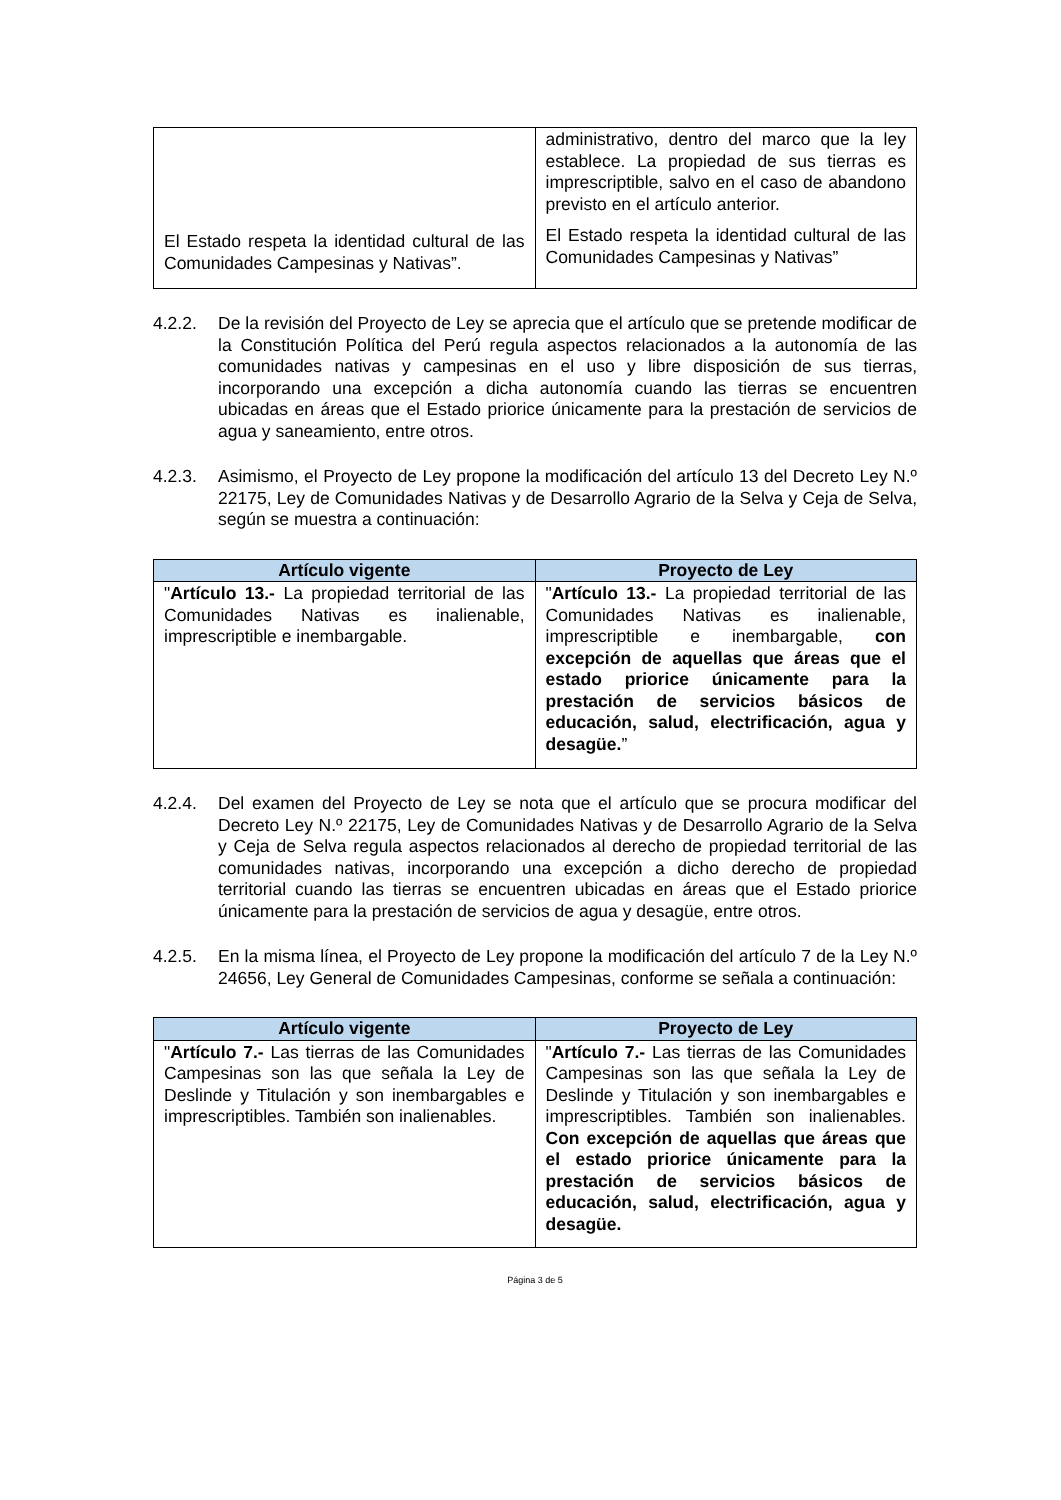| El Estado respeta la identidad cultural de las Comunidades Campesinas y Nativas”. | administrativo, dentro del marco que la ley establece. La propiedad de sus tierras es imprescriptible, salvo en el caso de abandono previsto en el artículo anterior. El Estado respeta la identidad cultural de las Comunidades Campesinas y Nativas” |
4.2.2. De la revisión del Proyecto de Ley se aprecia que el artículo que se pretende modificar de la Constitución Política del Perú regula aspectos relacionados a la autonomía de las comunidades nativas y campesinas en el uso y libre disposición de sus tierras, incorporando una excepción a dicha autonomía cuando las tierras se encuentren ubicadas en áreas que el Estado priorice únicamente para la prestación de servicios de agua y saneamiento, entre otros.
4.2.3. Asimismo, el Proyecto de Ley propone la modificación del artículo 13 del Decreto Ley N.º 22175, Ley de Comunidades Nativas y de Desarrollo Agrario de la Selva y Ceja de Selva, según se muestra a continuación:
| Artículo vigente | Proyecto de Ley |
| --- | --- |
| " Artículo 13.- La propiedad territorial de las Comunidades Nativas es inalienable, imprescriptible e inembargable. | " Artículo 13.- La propiedad territorial de las Comunidades Nativas es inalienable, imprescriptible e inembargable, con excepción de aquellas que áreas que el estado priorice únicamente para la prestación de servicios básicos de educación, salud, electrificación, agua y desagüe. ” |
4.2.4. Del examen del Proyecto de Ley se nota que el artículo que se procura modificar del Decreto Ley N.º 22175, Ley de Comunidades Nativas y de Desarrollo Agrario de la Selva y Ceja de Selva regula aspectos relacionados al derecho de propiedad territorial de las comunidades nativas, incorporando una excepción a dicho derecho de propiedad territorial cuando las tierras se encuentren ubicadas en áreas que el Estado priorice únicamente para la prestación de servicios de agua y desagüe, entre otros.
4.2.5. En la misma línea, el Proyecto de Ley propone la modificación del artículo 7 de la Ley N.º 24656, Ley General de Comunidades Campesinas, conforme se señala a continuación:
| Artículo vigente | Proyecto de Ley |
| --- | --- |
| " Artículo 7.- Las tierras de las Comunidades Campesinas son las que señala la Ley de Deslinde y Titulación y son inembargables e imprescriptibles. También son inalienables. | " Artículo 7.- Las tierras de las Comunidades Campesinas son las que señala la Ley de Deslinde y Titulación y son inembargables e imprescriptibles. También son inalienables. Con excepción de aquellas que áreas que el estado priorice únicamente para la prestación de servicios básicos de educación, salud, electrificación, agua y desagüe. |
Página 3 de 5